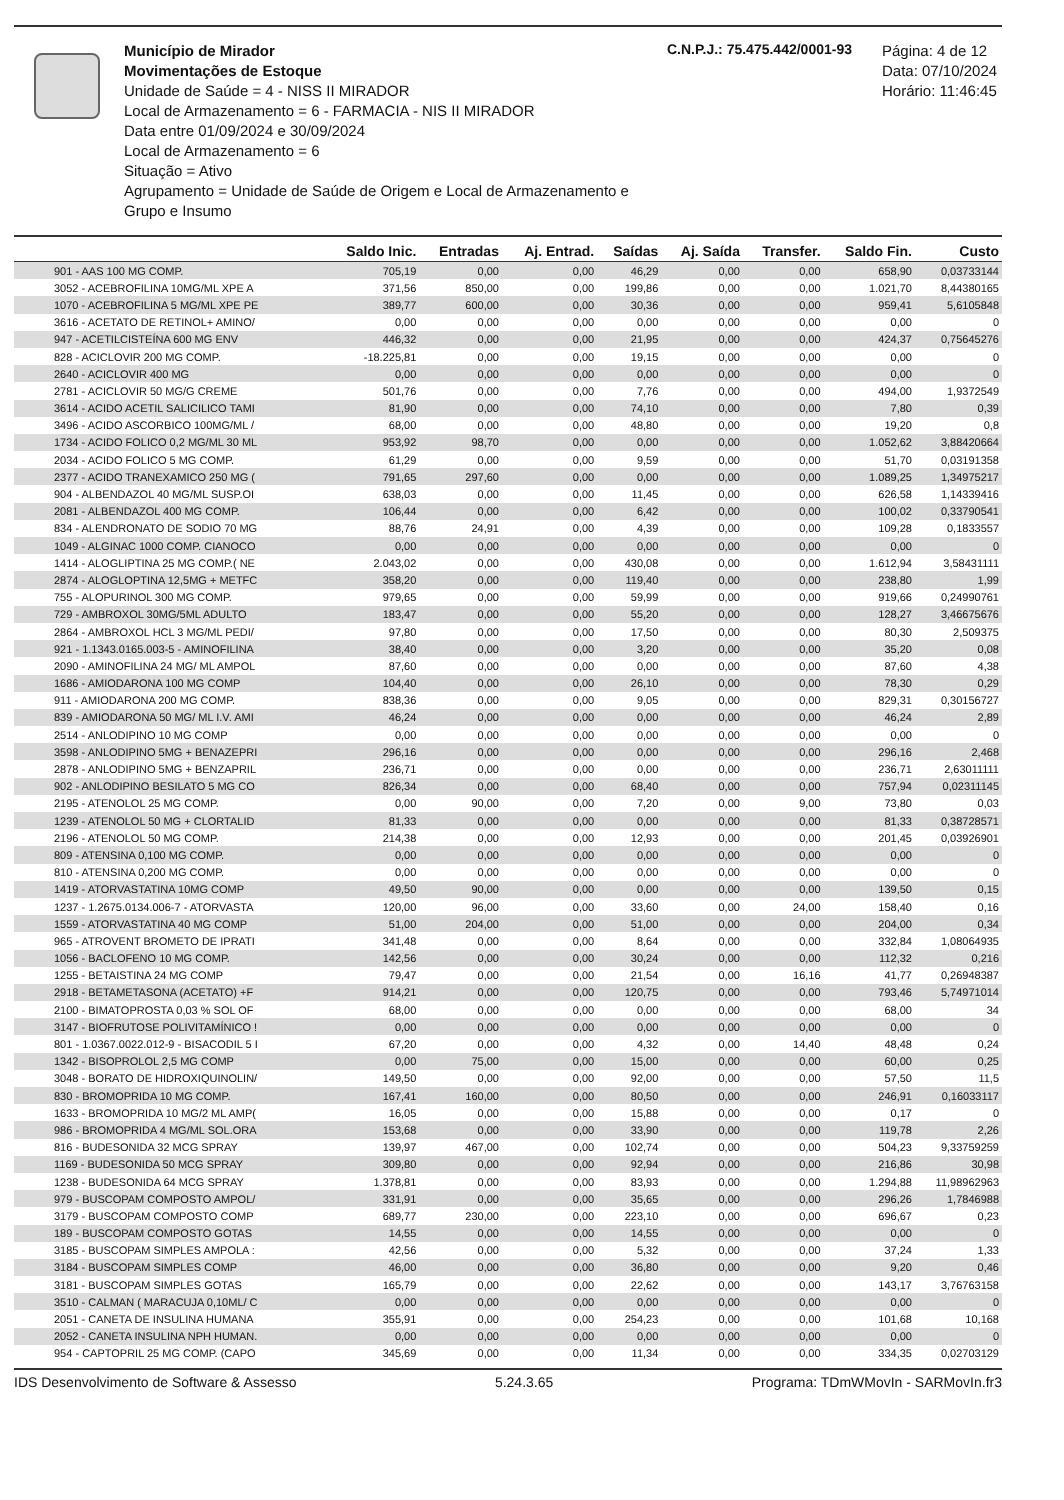Município de Mirador
Movimentações de Estoque
Unidade de Saúde = 4 - NISS II MIRADOR
Local de Armazenamento = 6 - FARMACIA - NIS II MIRADOR
Data entre 01/09/2024 e 30/09/2024
Local de Armazenamento = 6
Situação = Ativo
Agrupamento = Unidade de Saúde de Origem e Local de Armazenamento e Grupo e Insumo
C.N.P.J.: 75.475.442/0001-93
Página: 4 de 12
Data: 07/10/2024
Horário: 11:46:45
| | Saldo Inic. | Entradas | Aj. Entrad. | Saídas | Aj. Saída | Transfer. | Saldo Fin. | Custo |
| --- | --- | --- | --- | --- | --- | --- | --- | --- |
| 901 - AAS 100 MG COMP. | 705,19 | 0,00 | 0,00 | 46,29 | 0,00 | 0,00 | 658,90 | 0,03733144 |
| 3052 - ACEBROFILINA 10MG/ML XPE A | 371,56 | 850,00 | 0,00 | 199,86 | 0,00 | 0,00 | 1.021,70 | 8,44380165 |
| 1070 - ACEBROFILINA 5 MG/ML XPE PE | 389,77 | 600,00 | 0,00 | 30,36 | 0,00 | 0,00 | 959,41 | 5,6105848 |
| 3616 - ACETATO DE RETINOL+ AMINO/ | 0,00 | 0,00 | 0,00 | 0,00 | 0,00 | 0,00 | 0,00 | 0 |
| 947 - ACETILCISTEÍNA 600 MG ENV | 446,32 | 0,00 | 0,00 | 21,95 | 0,00 | 0,00 | 424,37 | 0,75645276 |
| 828 - ACICLOVIR 200 MG COMP. | -18.225,81 | 0,00 | 0,00 | 19,15 | 0,00 | 0,00 | 0,00 | 0 |
| 2640 - ACICLOVIR 400 MG | 0,00 | 0,00 | 0,00 | 0,00 | 0,00 | 0,00 | 0,00 | 0 |
| 2781 - ACICLOVIR 50 MG/G CREME | 501,76 | 0,00 | 0,00 | 7,76 | 0,00 | 0,00 | 494,00 | 1,9372549 |
| 3614 - ACIDO ACETIL SALICILICO TAMI | 81,90 | 0,00 | 0,00 | 74,10 | 0,00 | 0,00 | 7,80 | 0,39 |
| 3496 - ACIDO ASCORBICO 100MG/ML / | 68,00 | 0,00 | 0,00 | 48,80 | 0,00 | 0,00 | 19,20 | 0,8 |
| 1734 - ACIDO FOLICO 0,2 MG/ML 30 ML | 953,92 | 98,70 | 0,00 | 0,00 | 0,00 | 0,00 | 1.052,62 | 3,88420664 |
| 2034 - ACIDO FOLICO 5 MG COMP. | 61,29 | 0,00 | 0,00 | 9,59 | 0,00 | 0,00 | 51,70 | 0,03191358 |
| 2377 - ACIDO TRANEXAMICO 250 MG ( | 791,65 | 297,60 | 0,00 | 0,00 | 0,00 | 0,00 | 1.089,25 | 1,34975217 |
| 904 - ALBENDAZOL 40 MG/ML SUSP.OI | 638,03 | 0,00 | 0,00 | 11,45 | 0,00 | 0,00 | 626,58 | 1,14339416 |
| 2081 - ALBENDAZOL 400 MG COMP. | 106,44 | 0,00 | 0,00 | 6,42 | 0,00 | 0,00 | 100,02 | 0,33790541 |
| 834 - ALENDRONATO DE SODIO 70 MG | 88,76 | 24,91 | 0,00 | 4,39 | 0,00 | 0,00 | 109,28 | 0,1833557 |
| 1049 - ALGINAC 1000 COMP. CIANOCO | 0,00 | 0,00 | 0,00 | 0,00 | 0,00 | 0,00 | 0,00 | 0 |
| 1414 - ALOGLIPTINA 25 MG COMP.( NE | 2.043,02 | 0,00 | 0,00 | 430,08 | 0,00 | 0,00 | 1.612,94 | 3,58431111 |
| 2874 - ALOGLOPTINA 12,5MG + METFC | 358,20 | 0,00 | 0,00 | 119,40 | 0,00 | 0,00 | 238,80 | 1,99 |
| 755 - ALOPURINOL 300 MG COMP. | 979,65 | 0,00 | 0,00 | 59,99 | 0,00 | 0,00 | 919,66 | 0,24990761 |
| 729 - AMBROXOL 30MG/5ML ADULTO | 183,47 | 0,00 | 0,00 | 55,20 | 0,00 | 0,00 | 128,27 | 3,46675676 |
| 2864 - AMBROXOL HCL 3 MG/ML PEDI/ | 97,80 | 0,00 | 0,00 | 17,50 | 0,00 | 0,00 | 80,30 | 2,509375 |
| 921 - 1.1343.0165.003-5 - AMINOFILINA | 38,40 | 0,00 | 0,00 | 3,20 | 0,00 | 0,00 | 35,20 | 0,08 |
| 2090 - AMINOFILINA 24 MG/ ML AMPOL | 87,60 | 0,00 | 0,00 | 0,00 | 0,00 | 0,00 | 87,60 | 4,38 |
| 1686 - AMIODARONA 100 MG COMP | 104,40 | 0,00 | 0,00 | 26,10 | 0,00 | 0,00 | 78,30 | 0,29 |
| 911 - AMIODARONA 200 MG COMP. | 838,36 | 0,00 | 0,00 | 9,05 | 0,00 | 0,00 | 829,31 | 0,30156727 |
| 839 - AMIODARONA 50 MG/ ML I.V. AMI | 46,24 | 0,00 | 0,00 | 0,00 | 0,00 | 0,00 | 46,24 | 2,89 |
| 2514 - ANLODIPINO 10 MG COMP | 0,00 | 0,00 | 0,00 | 0,00 | 0,00 | 0,00 | 0,00 | 0 |
| 3598 - ANLODIPINO 5MG + BENAZEPRI | 296,16 | 0,00 | 0,00 | 0,00 | 0,00 | 0,00 | 296,16 | 2,468 |
| 2878 - ANLODIPINO 5MG + BENZAPRIL | 236,71 | 0,00 | 0,00 | 0,00 | 0,00 | 0,00 | 236,71 | 2,63011111 |
| 902 - ANLODIPINO BESILATO 5 MG CO | 826,34 | 0,00 | 0,00 | 68,40 | 0,00 | 0,00 | 757,94 | 0,02311145 |
| 2195 - ATENOLOL 25 MG COMP. | 0,00 | 90,00 | 0,00 | 7,20 | 0,00 | 9,00 | 73,80 | 0,03 |
| 1239 - ATENOLOL 50 MG + CLORTALID | 81,33 | 0,00 | 0,00 | 0,00 | 0,00 | 0,00 | 81,33 | 0,38728571 |
| 2196 - ATENOLOL 50 MG COMP. | 214,38 | 0,00 | 0,00 | 12,93 | 0,00 | 0,00 | 201,45 | 0,03926901 |
| 809 - ATENSINA 0,100 MG COMP. | 0,00 | 0,00 | 0,00 | 0,00 | 0,00 | 0,00 | 0,00 | 0 |
| 810 - ATENSINA 0,200 MG COMP. | 0,00 | 0,00 | 0,00 | 0,00 | 0,00 | 0,00 | 0,00 | 0 |
| 1419 - ATORVASTATINA 10MG COMP | 49,50 | 90,00 | 0,00 | 0,00 | 0,00 | 0,00 | 139,50 | 0,15 |
| 1237 - 1.2675.0134.006-7 - ATORVASTA | 120,00 | 96,00 | 0,00 | 33,60 | 0,00 | 24,00 | 158,40 | 0,16 |
| 1559 - ATORVASTATINA 40 MG COMP | 51,00 | 204,00 | 0,00 | 51,00 | 0,00 | 0,00 | 204,00 | 0,34 |
| 965 - ATROVENT BROMETO DE IPRATI | 341,48 | 0,00 | 0,00 | 8,64 | 0,00 | 0,00 | 332,84 | 1,08064935 |
| 1056 - BACLOFENO 10 MG COMP. | 142,56 | 0,00 | 0,00 | 30,24 | 0,00 | 0,00 | 112,32 | 0,216 |
| 1255 - BETAISTINA 24 MG COMP | 79,47 | 0,00 | 0,00 | 21,54 | 0,00 | 16,16 | 41,77 | 0,26948387 |
| 2918 - BETAMETASONA (ACETATO) +F | 914,21 | 0,00 | 0,00 | 120,75 | 0,00 | 0,00 | 793,46 | 5,74971014 |
| 2100 - BIMATOPROSTA 0,03 % SOL OF | 68,00 | 0,00 | 0,00 | 0,00 | 0,00 | 0,00 | 68,00 | 34 |
| 3147 - BIOFRUTOSE POLIVITAMÍNICO ! | 0,00 | 0,00 | 0,00 | 0,00 | 0,00 | 0,00 | 0,00 | 0 |
| 801 - 1.0367.0022.012-9 - BISACODIL 5 I | 67,20 | 0,00 | 0,00 | 4,32 | 0,00 | 14,40 | 48,48 | 0,24 |
| 1342 - BISOPROLOL 2,5 MG COMP | 0,00 | 75,00 | 0,00 | 15,00 | 0,00 | 0,00 | 60,00 | 0,25 |
| 3048 - BORATO DE HIDROXIQUINOLIN/ | 149,50 | 0,00 | 0,00 | 92,00 | 0,00 | 0,00 | 57,50 | 11,5 |
| 830 - BROMOPRIDA 10 MG COMP. | 167,41 | 160,00 | 0,00 | 80,50 | 0,00 | 0,00 | 246,91 | 0,16033117 |
| 1633 - BROMOPRIDA 10 MG/2 ML AMP( | 16,05 | 0,00 | 0,00 | 15,88 | 0,00 | 0,00 | 0,17 | 0 |
| 986 - BROMOPRIDA 4 MG/ML SOL.ORA | 153,68 | 0,00 | 0,00 | 33,90 | 0,00 | 0,00 | 119,78 | 2,26 |
| 816 - BUDESONIDA 32 MCG SPRAY | 139,97 | 467,00 | 0,00 | 102,74 | 0,00 | 0,00 | 504,23 | 9,33759259 |
| 1169 - BUDESONIDA 50 MCG SPRAY | 309,80 | 0,00 | 0,00 | 92,94 | 0,00 | 0,00 | 216,86 | 30,98 |
| 1238 - BUDESONIDA 64 MCG SPRAY | 1.378,81 | 0,00 | 0,00 | 83,93 | 0,00 | 0,00 | 1.294,88 | 11,98962963 |
| 979 - BUSCOPAM COMPOSTO AMPOL/ | 331,91 | 0,00 | 0,00 | 35,65 | 0,00 | 0,00 | 296,26 | 1,7846988 |
| 3179 - BUSCOPAM COMPOSTO COMP | 689,77 | 230,00 | 0,00 | 223,10 | 0,00 | 0,00 | 696,67 | 0,23 |
| 189 - BUSCOPAM COMPOSTO GOTAS | 14,55 | 0,00 | 0,00 | 14,55 | 0,00 | 0,00 | 0,00 | 0 |
| 3185 - BUSCOPAM SIMPLES AMPOLA : | 42,56 | 0,00 | 0,00 | 5,32 | 0,00 | 0,00 | 37,24 | 1,33 |
| 3184 - BUSCOPAM SIMPLES COMP | 46,00 | 0,00 | 0,00 | 36,80 | 0,00 | 0,00 | 9,20 | 0,46 |
| 3181 - BUSCOPAM SIMPLES GOTAS | 165,79 | 0,00 | 0,00 | 22,62 | 0,00 | 0,00 | 143,17 | 3,76763158 |
| 3510 - CALMAN ( MARACUJA 0,10ML/ C | 0,00 | 0,00 | 0,00 | 0,00 | 0,00 | 0,00 | 0,00 | 0 |
| 2051 - CANETA DE INSULINA HUMANA | 355,91 | 0,00 | 0,00 | 254,23 | 0,00 | 0,00 | 101,68 | 10,168 |
| 2052 - CANETA INSULINA NPH HUMAN. | 0,00 | 0,00 | 0,00 | 0,00 | 0,00 | 0,00 | 0,00 | 0 |
| 954 - CAPTOPRIL 25 MG COMP. (CAPO | 345,69 | 0,00 | 0,00 | 11,34 | 0,00 | 0,00 | 334,35 | 0,02703129 |
IDS Desenvolvimento de Software & Assesso 5.24.3.65 Programa: TDmWMovIn - SARMovIn.fr3